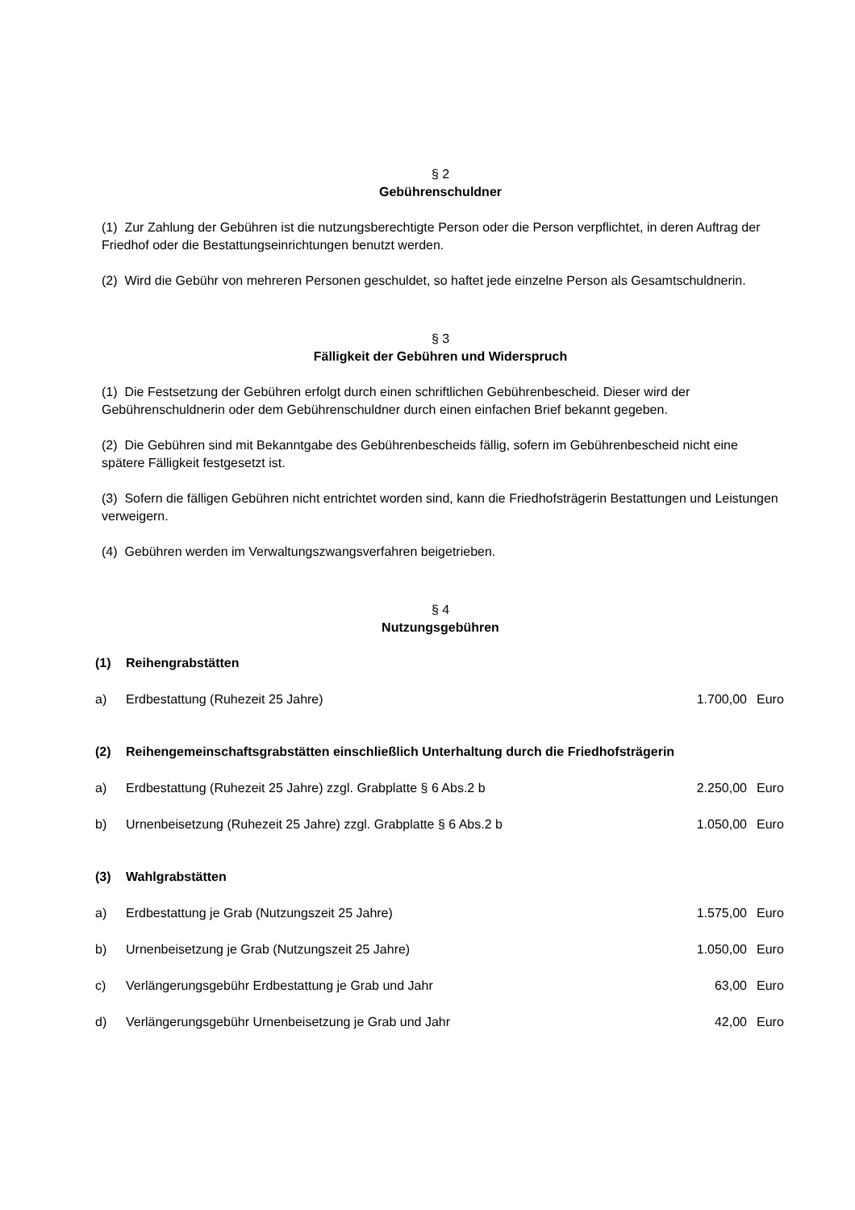§ 2
Gebührenschuldner
(1) Zur Zahlung der Gebühren ist die nutzungsberechtigte Person oder die Person verpflichtet, in deren Auftrag der Friedhof oder die Bestattungseinrichtungen benutzt werden.
(2) Wird die Gebühr von mehreren Personen geschuldet, so haftet jede einzelne Person als Gesamtschuldnerin.
§ 3
Fälligkeit der Gebühren und Widerspruch
(1) Die Festsetzung der Gebühren erfolgt durch einen schriftlichen Gebührenbescheid. Dieser wird der Gebührenschuldnerin oder dem Gebührenschuldner durch einen einfachen Brief bekannt gegeben.
(2) Die Gebühren sind mit Bekanntgabe des Gebührenbescheids fällig, sofern im Gebührenbescheid nicht eine spätere Fälligkeit festgesetzt ist.
(3) Sofern die fälligen Gebühren nicht entrichtet worden sind, kann die Friedhofsträgerin Bestattungen und Leistungen verweigern.
(4) Gebühren werden im Verwaltungszwangsverfahren beigetrieben.
§ 4
Nutzungsgebühren
| (1) | Reihengrabstätten | | |
| a) | Erdbestattung (Ruhezeit 25 Jahre) | 1.700,00 | Euro |
| (2) | Reihengemeinschaftsgrabstätten einschließlich Unterhaltung durch die Friedhofsträgerin | | |
| a) | Erdbestattung (Ruhezeit 25 Jahre) zzgl. Grabplatte § 6 Abs.2 b | 2.250,00 | Euro |
| b) | Urnenbeisetzung (Ruhezeit 25 Jahre) zzgl. Grabplatte § 6 Abs.2 b | 1.050,00 | Euro |
| (3) | Wahlgrabstätten | | |
| a) | Erdbestattung je Grab (Nutzungszeit 25 Jahre) | 1.575,00 | Euro |
| b) | Urnenbeisetzung je Grab (Nutzungszeit 25 Jahre) | 1.050,00 | Euro |
| c) | Verlängerungsgebühr Erdbestattung je Grab und Jahr | 63,00 | Euro |
| d) | Verlängerungsgebühr Urnenbeisetzung je Grab und Jahr | 42,00 | Euro |